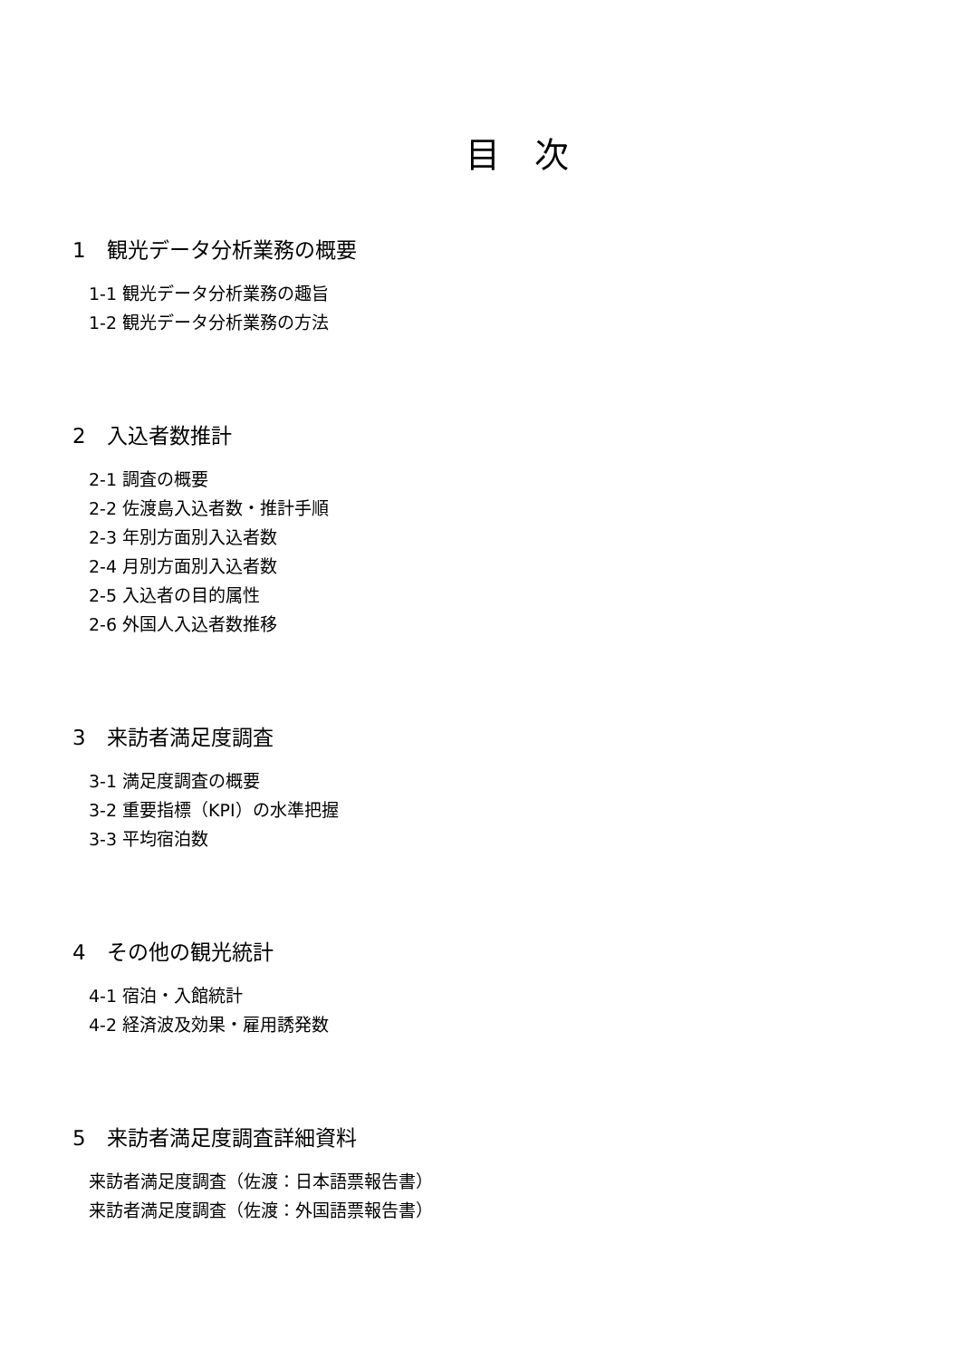目　次
1　観光データ分析業務の概要
1-1 観光データ分析業務の趣旨
1-2 観光データ分析業務の方法
2　入込者数推計
2-1 調査の概要
2-2 佐渡島入込者数・推計手順
2-3 年別方面別入込者数
2-4 月別方面別入込者数
2-5 入込者の目的属性
2-6 外国人入込者数推移
3　来訪者満足度調査
3-1 満足度調査の概要
3-2 重要指標（KPI）の水準把握
3-3 平均宿泊数
4　その他の観光統計
4-1 宿泊・入館統計
4-2 経済波及効果・雇用誘発数
5　来訪者満足度調査詳細資料
来訪者満足度調査（佐渡：日本語票報告書）
来訪者満足度調査（佐渡：外国語票報告書）